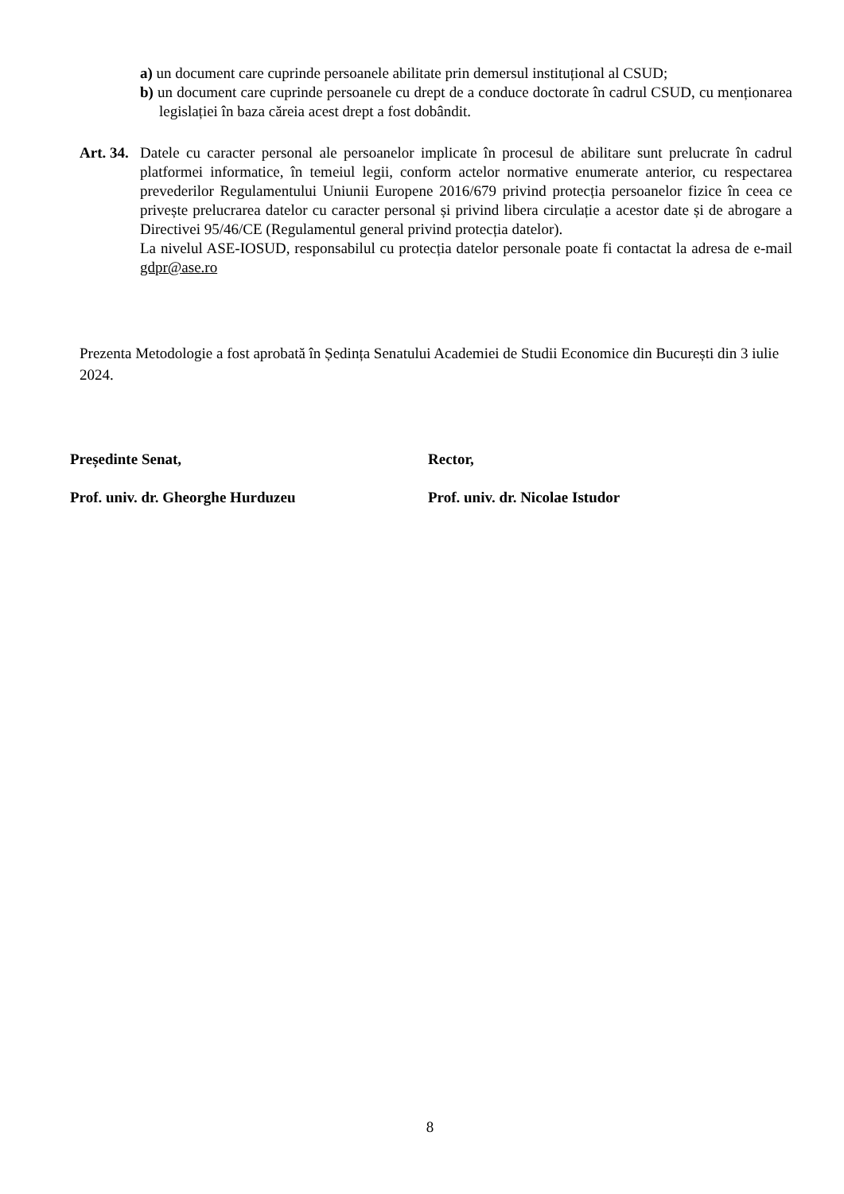a) un document care cuprinde persoanele abilitate prin demersul instituțional al CSUD;
b) un document care cuprinde persoanele cu drept de a conduce doctorate în cadrul CSUD, cu menționarea legislației în baza căreia acest drept a fost dobândit.
Art. 34.
Datele cu caracter personal ale persoanelor implicate în procesul de abilitare sunt prelucrate în cadrul platformei informatice, în temeiul legii, conform actelor normative enumerate anterior, cu respectarea prevederilor Regulamentului Uniunii Europene 2016/679 privind protecția persoanelor fizice în ceea ce privește prelucrarea datelor cu caracter personal și privind libera circulație a acestor date și de abrogare a Directivei 95/46/CE (Regulamentul general privind protecția datelor).
La nivelul ASE-IOSUD, responsabilul cu protecția datelor personale poate fi contactat la adresa de e-mail gdpr@ase.ro
Prezenta Metodologie a fost aprobată în Ședința Senatului Academiei de Studii Economice din București din 3 iulie 2024.
Președinte Senat,
Prof. univ. dr. Gheorghe Hurduzeu
Rector,
Prof. univ. dr. Nicolae Istudor
8